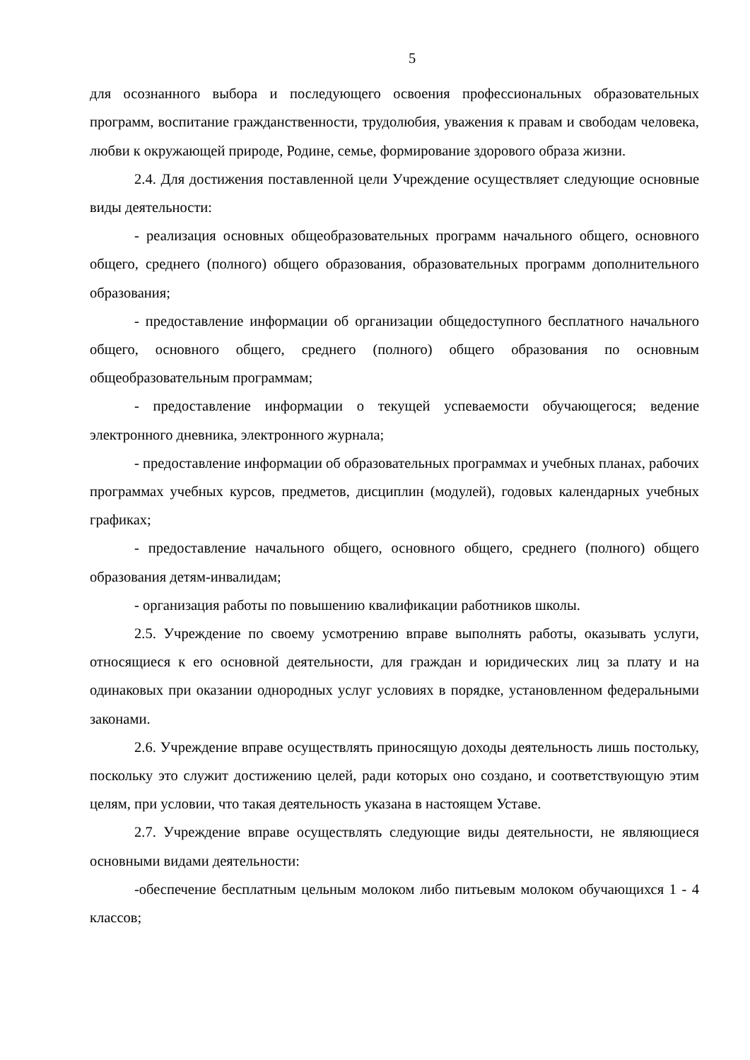5
для осознанного выбора и последующего освоения профессиональных образовательных программ, воспитание гражданственности, трудолюбия, уважения к правам и свободам человека, любви к окружающей природе, Родине, семье, формирование здорового образа жизни.
2.4. Для достижения поставленной цели Учреждение осуществляет следующие основные виды деятельности:
- реализация основных общеобразовательных программ начального общего, основного общего, среднего (полного) общего образования, образовательных программ дополнительного образования;
- предоставление информации об организации общедоступного бесплатного начального общего, основного общего, среднего (полного) общего образования по основным общеобразовательным программам;
- предоставление информации о текущей успеваемости обучающегося; ведение электронного дневника, электронного журнала;
- предоставление информации об образовательных программах и учебных планах, рабочих программах учебных курсов, предметов, дисциплин (модулей), годовых календарных учебных графиках;
- предоставление начального общего, основного общего, среднего (полного) общего образования детям-инвалидам;
- организация работы по повышению квалификации работников школы.
2.5. Учреждение по своему усмотрению вправе выполнять работы, оказывать услуги, относящиеся к его основной деятельности, для граждан и юридических лиц за плату и на одинаковых при оказании однородных услуг условиях в порядке, установленном федеральными законами.
2.6. Учреждение вправе осуществлять приносящую доходы деятельность лишь постольку, поскольку это служит достижению целей, ради которых оно создано, и соответствующую этим целям, при условии, что такая деятельность указана в настоящем Уставе.
2.7. Учреждение вправе осуществлять следующие виды деятельности, не являющиеся основными видами деятельности:
-обеспечение бесплатным цельным молоком либо питьевым молоком обучающихся 1 - 4 классов;